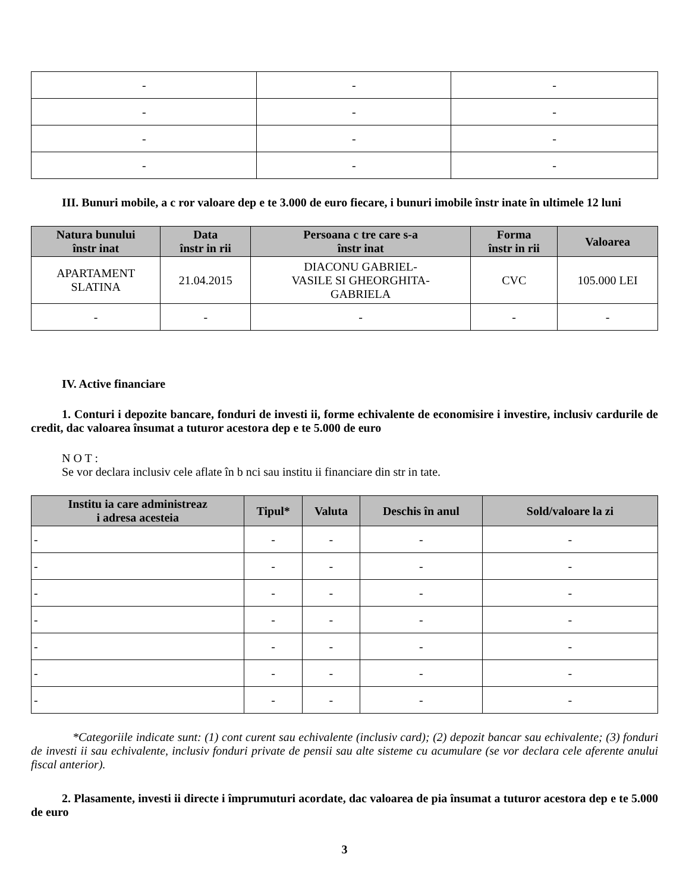| - | - | - |
| - | - | - |
| - | - | - |
| - | - | - |
III. Bunuri mobile, a c ror valoare dep e te 3.000 de euro fiecare, i bunuri imobile înstr inate în ultimele 12 luni
| Natura bunului înstr inat | Data înstr in rii | Persoana c tre care s-a înstr inat | Forma înstr in rii | Valoarea |
| --- | --- | --- | --- | --- |
| APARTAMENT SLATINA | 21.04.2015 | DIACONU GABRIEL- VASILE SI GHEORGHITA- GABRIELA | CVC | 105.000 LEI |
| - | - | - | - | - |
IV. Active financiare
1. Conturi i depozite bancare, fonduri de investi ii, forme echivalente de economisire i investire, inclusiv cardurile de credit, dac valoarea însumat a tuturor acestora dep e te 5.000 de euro
N O T :
Se vor declara inclusiv cele aflate în b nci sau institu ii financiare din str in tate.
| Institu ia care administreaz i adresa acesteia | Tipul* | Valuta | Deschis în anul | Sold/valoare la zi |
| --- | --- | --- | --- | --- |
| - | - | - | - | - |
| - | - | - | - | - |
| - | - | - | - | - |
| - | - | - | - | - |
| - | - | - | - | - |
| - | - | - | - | - |
| - | - | - | - | - |
*Categoriile indicate sunt: (1) cont curent sau echivalente (inclusiv card); (2) depozit bancar sau echivalente; (3) fonduri de investi ii sau echivalente, inclusiv fonduri private de pensii sau alte sisteme cu acumulare (se vor declara cele aferente anului fiscal anterior).
2. Plasamente, investi ii directe i împrumuturi acordate, dac valoarea de pia însumat a tuturor acestora dep e te 5.000 de euro
3